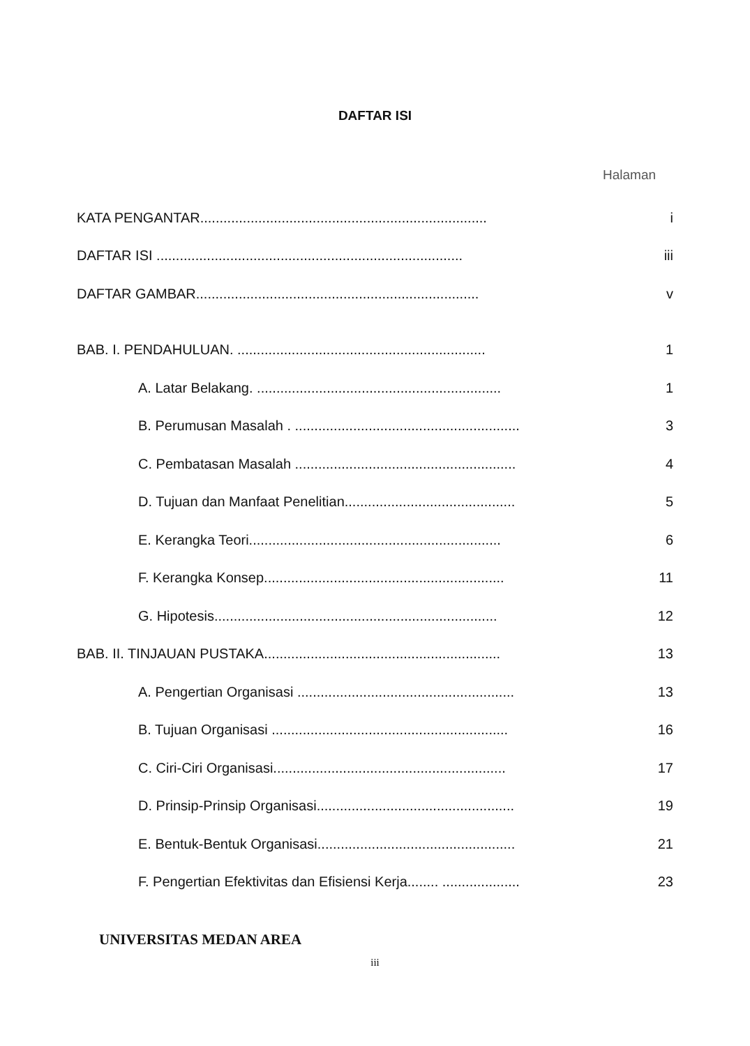DAFTAR ISI
Halaman
KATA PENGANTAR.......................................................................... i
DAFTAR ISI ............................................................................... iii
DAFTAR GAMBAR......................................................................... v
BAB. I. PENDAHULUAN. ................................................................ 1
A. Latar Belakang. ............................................................... 1
B. Perumusan Masalah . .......................................................... 3
C. Pembatasan Masalah ......................................................... 4
D. Tujuan dan Manfaat Penelitian............................................ 5
E. Kerangka Teori................................................................. 6
F. Kerangka Konsep.............................................................. 11
G. Hipotesis......................................................................... 12
BAB. II. TINJAUAN PUSTAKA............................................................. 13
A. Pengertian Organisasi ........................................................ 13
B. Tujuan Organisasi ............................................................. 16
C. Ciri-Ciri Organisasi............................................................ 17
D. Prinsip-Prinsip Organisasi................................................... 19
E. Bentuk-Bentuk Organisasi................................................... 21
F. Pengertian Efektivitas dan Efisiensi Kerja........ .................... 23
UNIVERSITAS MEDAN AREA
iii